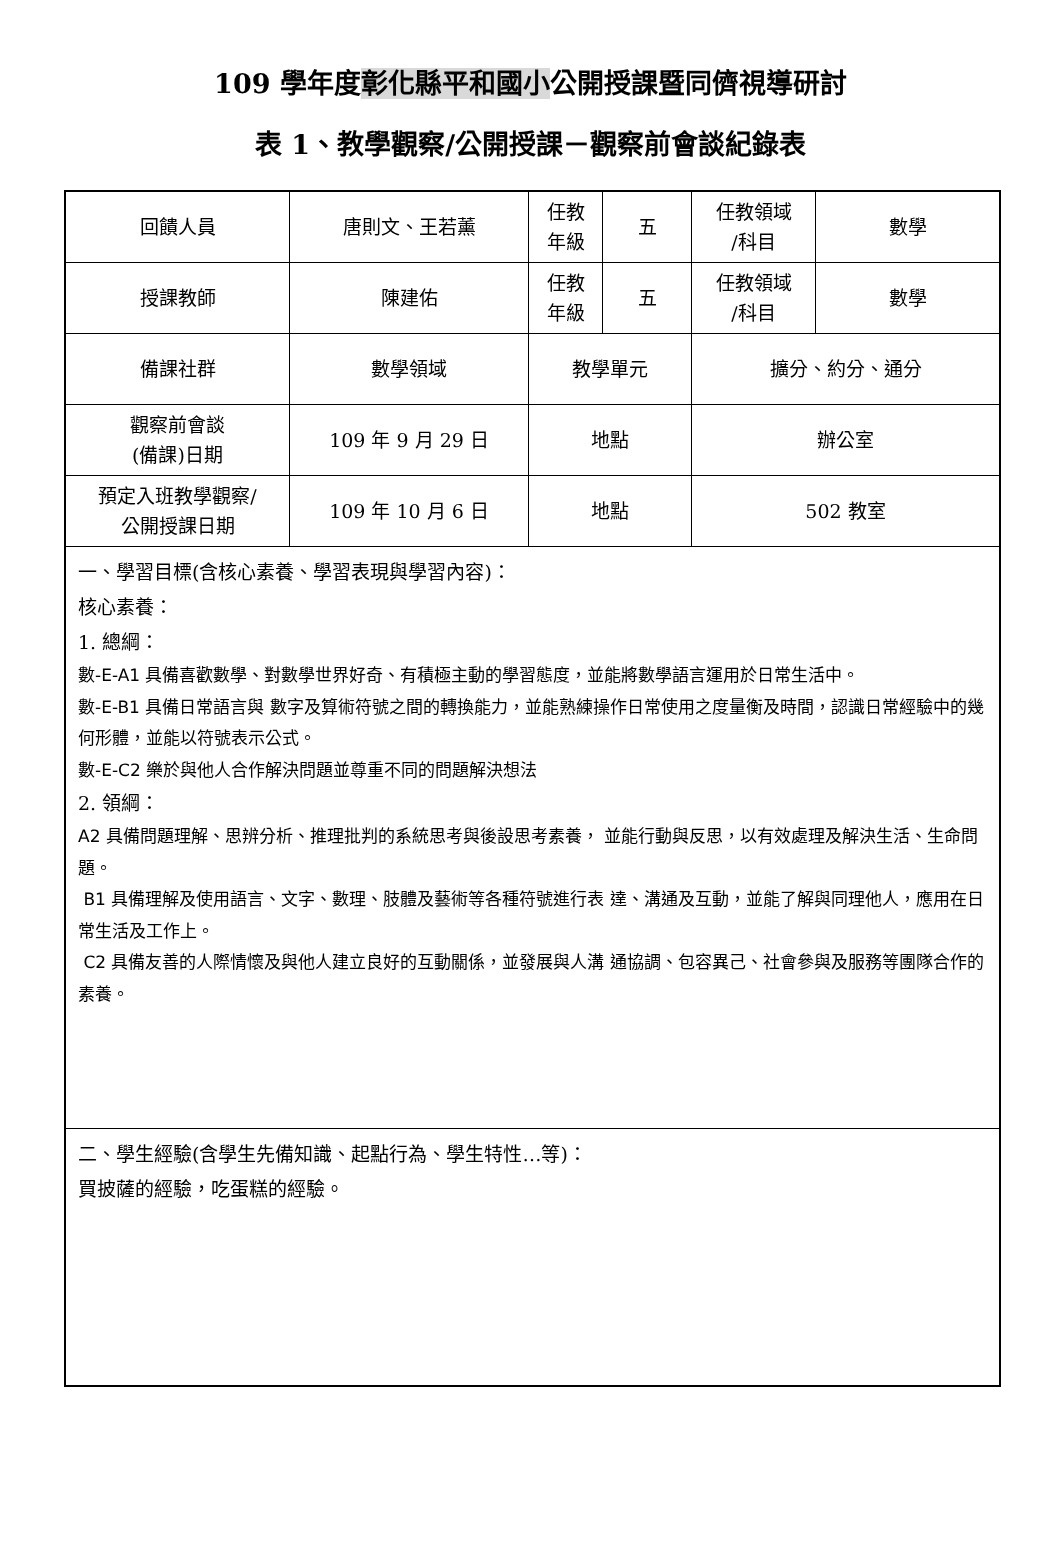109 學年度彰化縣平和國小公開授課暨同儕視導研討
表 1、教學觀察/公開授課－觀察前會談紀錄表
| 回饋人員 | 唐則文、王若薰 | 任教 年級 | 五 | 任教領域 /科目 | 數學 |
| 授課教師 | 陳建佑 | 任教 年級 | 五 | 任教領域 /科目 | 數學 |
| 備課社群 | 數學領域 | 教學單元 | | 擴分、約分、通分 | |
| 觀察前會談 (備課)日期 | 109 年 9 月 29 日 | 地點 | | 辦公室 | |
| 預定入班教學觀察/ 公開授課日期 | 109 年 10 月 6 日 | 地點 | | 502 教室 | |
| 一、學習目標(含核心素養、學習表現與學習內容)： 核心素養： 1. 總綱： 數-E-A1 具備喜歡數學、對數學世界好奇、有積極主動的學習態度，並能將數學語言運用於日常生活中。 數-E-B1 具備日常語言與 數字及算術符號之間的轉換能力，並能熟練操作日常使用之度量衡及時間，認識日常經驗中的幾何形體，並能以符號表示公式。 數-E-C2 樂於與他人合作解決問題並尊重不同的問題解決想法 2. 領綱： A2 具備問題理解、思辨分析、推理批判的系統思考與後設思考素養， 並能行動與反思，以有效處理及解決生活、生命問題。 B1 具備理解及使用語言、文字、數理、肢體及藝術等各種符號進行表 達、溝通及互動，並能了解與同理他人，應用在日常生活及工作上。 C2 具備友善的人際情懷及與他人建立良好的互動關係，並發展與人溝 通協調、包容異己、社會參與及服務等團隊合作的素養。 | | | | | |
| 二、學生經驗(含學生先備知識、起點行為、學生特性…等)： 買披薩的經驗，吃蛋糕的經驗。 | | | | | |